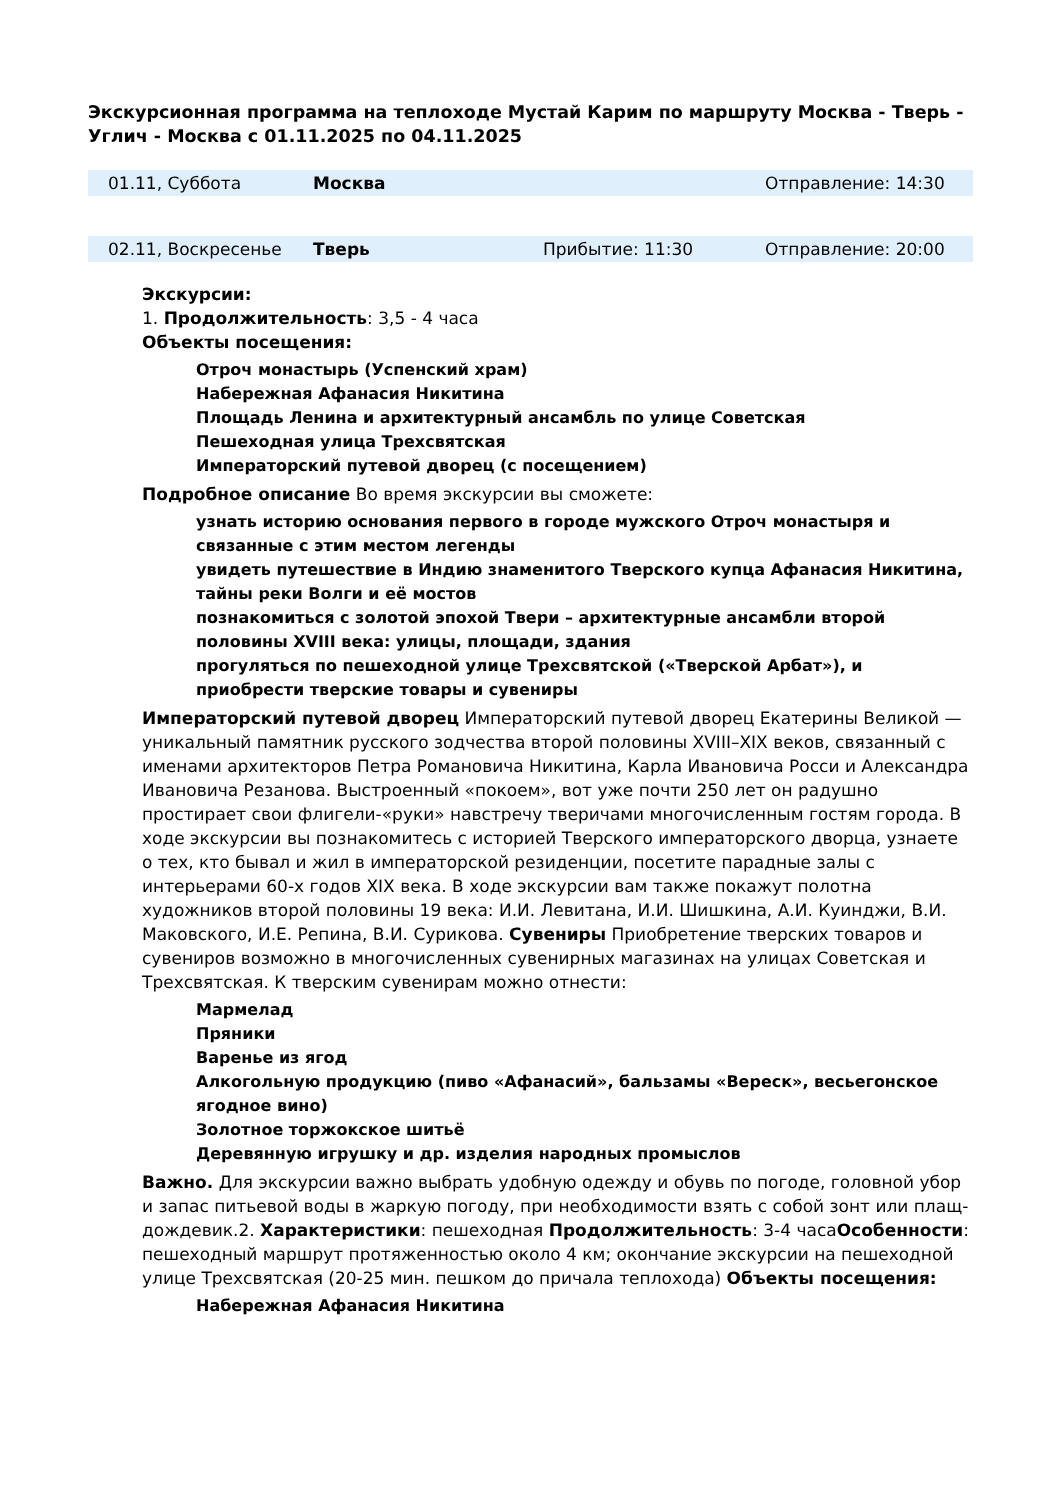Экскурсионная программа на теплоходе Мустай Карим по маршруту Москва - Тверь - Углич - Москва с 01.11.2025 по 04.11.2025
| 01.11, Суббота | Москва | | Отправление: 14:30 |
| 02.11, Воскресенье | Тверь | Прибытие: 11:30 | Отправление: 20:00 |
Экскурсии:
1. Продолжительность: 3,5 - 4 часа
Объекты посещения:
Отроч монастырь (Успенский храм)
Набережная Афанасия Никитина
Площадь Ленина и архитектурный ансамбль по улице Советская
Пешеходная улица Трехсвятская
Императорский путевой дворец (с посещением)
Подробное описание Во время экскурсии вы сможете:
узнать историю основания первого в городе мужского Отроч монастыря и связанные с этим местом легенды
увидеть путешествие в Индию знаменитого Тверского купца Афанасия Никитина, тайны реки Волги и её мостов
познакомиться с золотой эпохой Твери – архитектурные ансамбли второй половины XVIII века: улицы, площади, здания
прогуляться по пешеходной улице Трехсвятской («Тверской Арбат»), и приобрести тверские товары и сувениры
Императорский путевой дворец Императорский путевой дворец Екатерины Великой — уникальный памятник русского зодчества второй половины XVIII–XIX веков, связанный с именами архитекторов Петра Романовича Никитина, Карла Ивановича Росси и Александра Ивановича Резанова. Выстроенный «покоем», вот уже почти 250 лет он радушно простирает свои флигели-«руки» навстречу тверичами многочисленным гостям города. В ходе экскурсии вы познакомитесь с историей Тверского императорского дворца, узнаете о тех, кто бывал и жил в императорской резиденции, посетите парадные залы с интерьерами 60-х годов XIX века. В ходе экскурсии вам также покажут полотна художников второй половины 19 века: И.И. Левитана, И.И. Шишкина, А.И. Куинджи, В.И. Маковского, И.Е. Репина, В.И. Сурикова. Сувениры Приобретение тверских товаров и сувениров возможно в многочисленных сувенирных магазинах на улицах Советская и Трехсвятская. К тверским сувенирам можно отнести:
Мармелад
Пряники
Варенье из ягод
Алкогольную продукцию (пиво «Афанасий», бальзамы «Вереск», весьегонское ягодное вино)
Золотное торжокское шитьё
Деревянную игрушку и др. изделия народных промыслов
Важно. Для экскурсии важно выбрать удобную одежду и обувь по погоде, головной убор и запас питьевой воды в жаркую погоду, при необходимости взять с собой зонт или плащ-дождевик.2. Характеристики: пешеходная Продолжительность: 3-4 часаОсобенности: пешеходный маршрут протяженностью около 4 км; окончание экскурсии на пешеходной улице Трехсвятская (20-25 мин. пешком до причала теплохода) Объекты посещения:
Набережная Афанасия Никитина